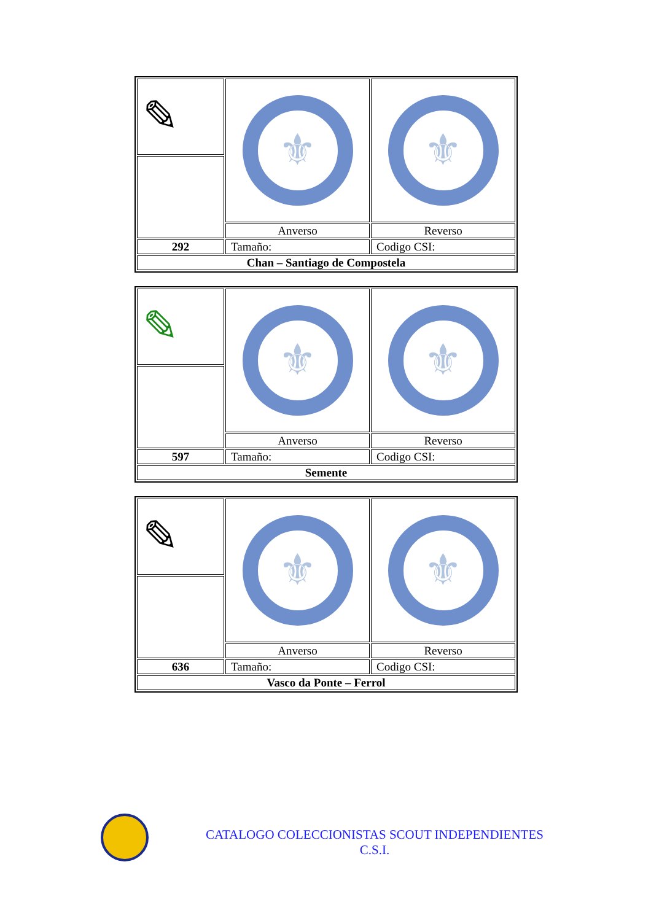| ✎ | ⚜ | ⚜ |
| | Anverso | Reverso |
| 292 | Tamaño: | Codigo CSI: |
| Chan – Santiago de Compostela | | |
| ✎ | ⚜ | ⚜ |
| | Anverso | Reverso |
| 597 | Tamaño: | Codigo CSI: |
| Semente | | |
| ✎ | ⚜ | ⚜ |
| | Anverso | Reverso |
| 636 | Tamaño: | Codigo CSI: |
| Vasco da Ponte – Ferrol | | |
CATALOGO COLECCIONISTAS SCOUT INDEPENDIENTES
C.S.I.